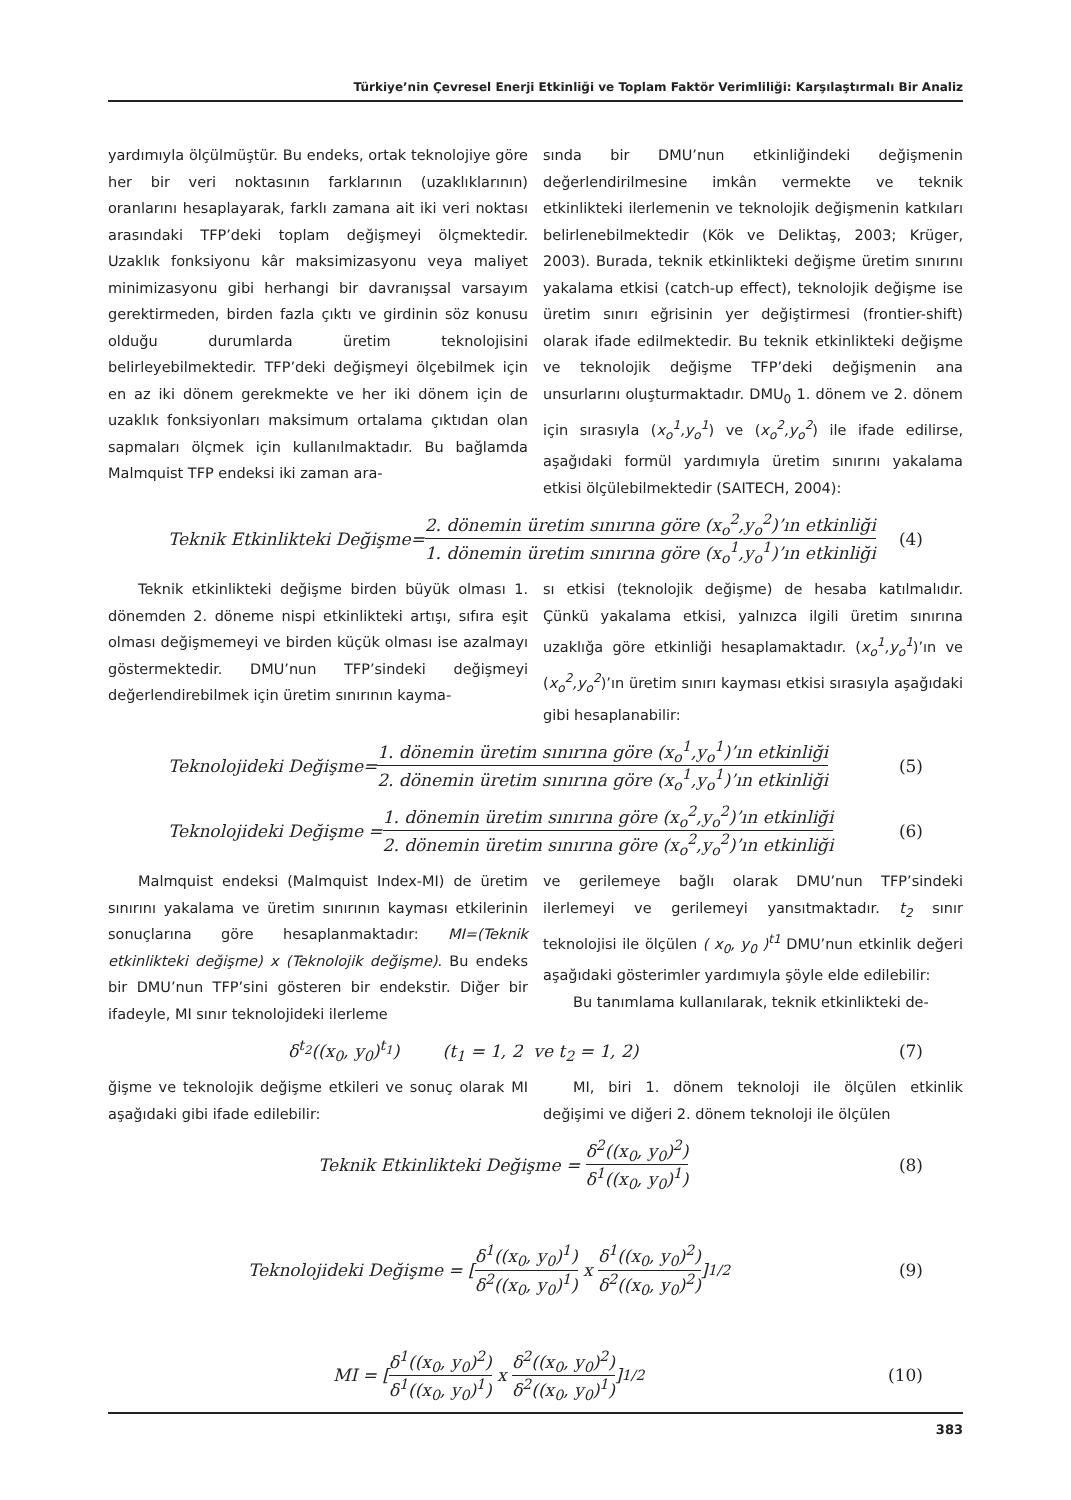Türkiye’nin Çevresel Enerji Etkinliği ve Toplam Faktör Verimliliği: Karşılaştırmalı Bir Analiz
yardımıyla ölçülmüştür. Bu endeks, ortak teknolojiye göre her bir veri noktasının farklarının (uzaklıklarının) oranlarını hesaplayarak, farklı zamana ait iki veri noktası arasındaki TFP’deki toplam değişmeyi ölçmektedir. Uzaklık fonksiyonu kâr maksimizasyonu veya maliyet minimizasyonu gibi herhangi bir davranışsal varsayım gerektirmeden, birden fazla çıktı ve girdinin söz konusu olduğu durumlarda üretim teknolojisini belirleyebilmektedir. TFP’deki değişmeyi ölçebilmek için en az iki dönem gerekmekte ve her iki dönem için de uzaklık fonksiyonları maksimum ortalama çıktıdan olan sapmaları ölçmek için kullanılmaktadır. Bu bağlamda Malmquist TFP endeksi iki zaman ara-
sında bir DMU’nun etkinliğindeki değişmenin değerlendirilmesine imkân vermekte ve teknik etkinlikteki ilerlemenin ve teknolojik değişmenin katkıları belirlenebilmektedir (Kök ve Deliktaş, 2003; Krüger, 2003). Burada, teknik etkinlikteki değişme üretim sınırını yakalama etkisi (catch-up effect), teknolojik değişme ise üretim sınırı eğrisinin yer değiştirmesi (frontier-shift) olarak ifade edilmektedir. Bu teknik etkinlikteki değişme ve teknolojik değişme TFP’deki değişmenin ana unsurlarını oluşturmaktadır. DMU<sub>0</sub> 1. dönem ve 2. dönem için sırasıyla (x<sub>o</sub><sup>1</sup>,y<sub>o</sub><sup>1</sup>) ve (x<sub>o</sub><sup>2</sup>,y<sub>o</sub><sup>2</sup>) ile ifade edilirse, aşağıdaki formül yardımıyla üretim sınırını yakalama etkisi ölçülebilmektedir (SAITECH, 2004):
Teknik Etkinlikteki Değişme= 2. dönemin üretim sınırına göre (x<sub>o</sub><sup>2</sup>,y<sub>o</sub><sup>2</sup>)’ın etkinliği 1. dönemin üretim sınırına göre (x<sub>o</sub><sup>1</sup>,y<sub>o</sub><sup>1</sup>)’ın etkinliği (4)
Teknik etkinlikteki değişme birden büyük olması 1. dönemden 2. döneme nispi etkinlikteki artışı, sıfıra eşit olması değişmemeyi ve birden küçük olması ise azalmayı göstermektedir. DMU’nun TFP’sindeki değişmeyi değerlendirebilmek için üretim sınırının kayma-
sı etkisi (teknolojik değişme) de hesaba katılmalıdır. Çünkü yakalama etkisi, yalnızca ilgili üretim sınırına uzaklığa göre etkinliği hesaplamaktadır. (x<sub>o</sub><sup>1</sup>,y<sub>o</sub><sup>1</sup>)’ın ve (x<sub>o</sub><sup>2</sup>,y<sub>o</sub><sup>2</sup>)’ın üretim sınırı kayması etkisi sırasıyla aşağıdaki gibi hesaplanabilir:
Teknolojideki Değişme= 1. dönemin üretim sınırına göre (x<sub>o</sub><sup>1</sup>,y<sub>o</sub><sup>1</sup>)’ın etkinliği 2. dönemin üretim sınırına göre (x<sub>o</sub><sup>1</sup>,y<sub>o</sub><sup>1</sup>)’ın etkinliği (5)
Teknolojideki Değişme = 1. dönemin üretim sınırına göre (x<sub>o</sub><sup>2</sup>,y<sub>o</sub><sup>2</sup>)’ın etkinliği 2. dönemin üretim sınırına göre (x<sub>o</sub><sup>2</sup>,y<sub>o</sub><sup>2</sup>)’ın etkinliği (6)
Malmquist endeksi (Malmquist Index-MI) de üretim sınırını yakalama ve üretim sınırının kayması etkilerinin sonuçlarına göre hesaplanmaktadır: MI=(Teknik etkinlikteki değişme) x (Teknolojik değişme). Bu endeks bir DMU’nun TFP’sini gösteren bir endekstir. Diğer bir ifadeyle, MI sınır teknolojideki ilerleme
ve gerilemeye bağlı olarak DMU’nun TFP’sindeki ilerlemeyi ve gerilemeyi yansıtmaktadır. t<sub>2</sub> sınır teknolojisi ile ölçülen ( x<sub>0</sub>, y<sub>0</sub> )<sup>t1</sup> DMU’nun etkinlik değeri aşağıdaki gösterimler yardımıyla şöyle elde edilebilir:
Bu tanımlama kullanılarak, teknik etkinlikteki de-
δ<sup>t<sub>2</sub></sup>((x<sub>0</sub>, y<sub>0</sub>)<sup>t<sub>1</sub></sup>) (t<sub>1</sub> = 1, 2 ve t<sub>2</sub> = 1, 2) (7)
ğişme ve teknolojik değişme etkileri ve sonuç olarak MI aşağıdaki gibi ifade edilebilir:
MI, biri 1. dönem teknoloji ile ölçülen etkinlik değişimi ve diğeri 2. dönem teknoloji ile ölçülen
Teknik Etkinlikteki Değişme = δ<sup>2</sup>((x<sub>0</sub>, y<sub>0</sub>)<sup>2</sup>) δ<sup>1</sup>((x<sub>0</sub>, y<sub>0</sub>)<sup>1</sup>) (8)
Teknolojideki Değişme = [δ<sup>1</sup>((x<sub>0</sub>, y<sub>0</sub>)<sup>1</sup>) δ<sup>2</sup>((x<sub>0</sub>, y<sub>0</sub>)<sup>1</sup>) x δ<sup>1</sup>((x<sub>0</sub>, y<sub>0</sub>)<sup>2</sup>) δ<sup>2</sup>((x<sub>0</sub>, y<sub>0</sub>)<sup>2</sup>)]<sup>1/2</sup> (9)
MI = [δ<sup>1</sup>((x<sub>0</sub>, y<sub>0</sub>)<sup>2</sup>) δ<sup>1</sup>((x<sub>0</sub>, y<sub>0</sub>)<sup>1</sup>) x δ<sup>2</sup>((x<sub>0</sub>, y<sub>0</sub>)<sup>2</sup>) δ<sup>2</sup>((x<sub>0</sub>, y<sub>0</sub>)<sup>1</sup>)]<sup>1/2</sup> (10)
383